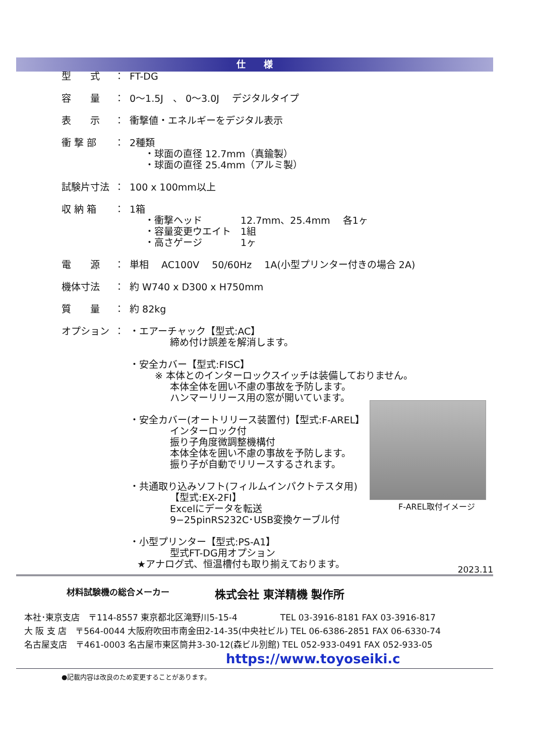仕　　様
型　　式 ： FT-DG
容　　量 ： 0～1.5J　、 0～3.0J　 デジタルタイプ
表　　示 ： 衝撃値・エネルギーをデジタル表示
衝 撃 部 ： 2種類
・球面の直径 12.7mm（真鍮製）
・球面の直径 25.4mm（アルミ製）
試験片寸法 ： 100 x 100mm以上
収 納 箱 ： 1箱
・衝撃ヘッド　　　　12.7mm、25.4mm　 各1ヶ
・容量変更ウエイト　1組
・高さゲージ　　　　1ヶ
電　　源 ： 単相　 AC100V　 50/60Hz　 1A(小型プリンター付きの場合 2A)
機体寸法 ： 約 W740 x D300 x H750mm
質　　量 ： 約 82kg
オプション ： ・エアーチャック【型式:AC】
締め付け誤差を解消します。
・安全カバー【型式:FISC】
※ 本体とのインターロックスイッチは装備しておりません。
本体全体を囲い不慮の事故を予防します。
ハンマーリリース用の窓が開いています。
・安全カバー(オートリリース装置付)【型式:F-AREL】
インターロック付
振り子角度微調整機構付
本体全体を囲い不慮の事故を予防します。
振り子が自動でリリースするされます。
・共通取り込みソフト(フィルムインパクトテスタ用)
【型式:EX-2FI】
Excelにデータを転送
9−25pinRS232C･USB変換ケーブル付
・小型プリンター【型式:PS-A1】
型式FT-DG用オプション
★アナログ式、恒温槽付も取り揃えております。
F-AREL取付イメージ
2023.11
材料試験機の総合メーカー 株式会社 東洋精機 製作所
本社･東京支店　〒114-8557 東京都北区滝野川5-15-4　　　　　TEL 03-3916-8181 FAX 03-3916-817
大 阪 支 店　〒564-0044 大阪府吹田市南金田2-14-35(中央社ビル) TEL 06-6386-2851 FAX 06-6330-74
名古屋支店　〒461-0003 名古屋市東区筒井3-30-12(森ビル別館) TEL 052-933-0491 FAX 052-933-05
https://www.toyoseiki.c
●記載内容は改良のため変更することがあります。